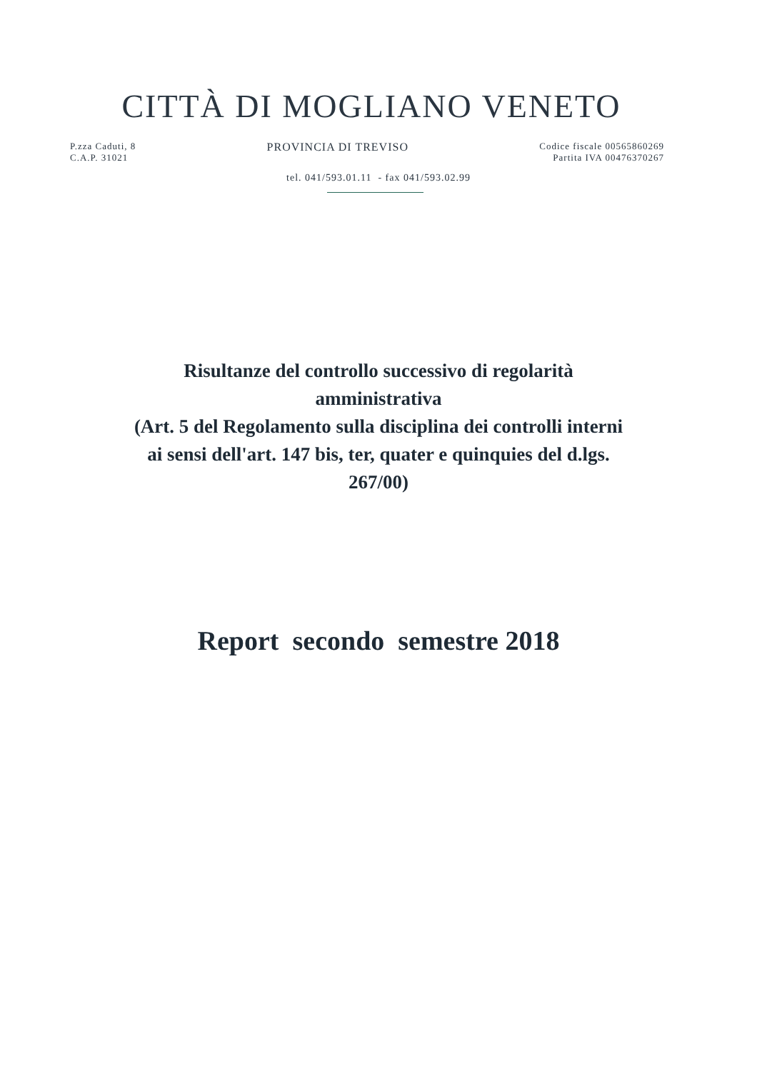CITTÀ DI MOGLIANO VENETO
P.zza Caduti, 8
C.A.P. 31021
PROVINCIA DI TREVISO
Codice fiscale 00565860269
Partita IVA 00476370267
tel. 041/593.01.11 - fax 041/593.02.99
Risultanze del controllo successivo di regolarità
amministrativa
(Art. 5 del Regolamento sulla disciplina dei controlli interni
ai sensi dell'art. 147 bis, ter, quater e quinquies del d.lgs.
267/00)
Report secondo semestre 2018